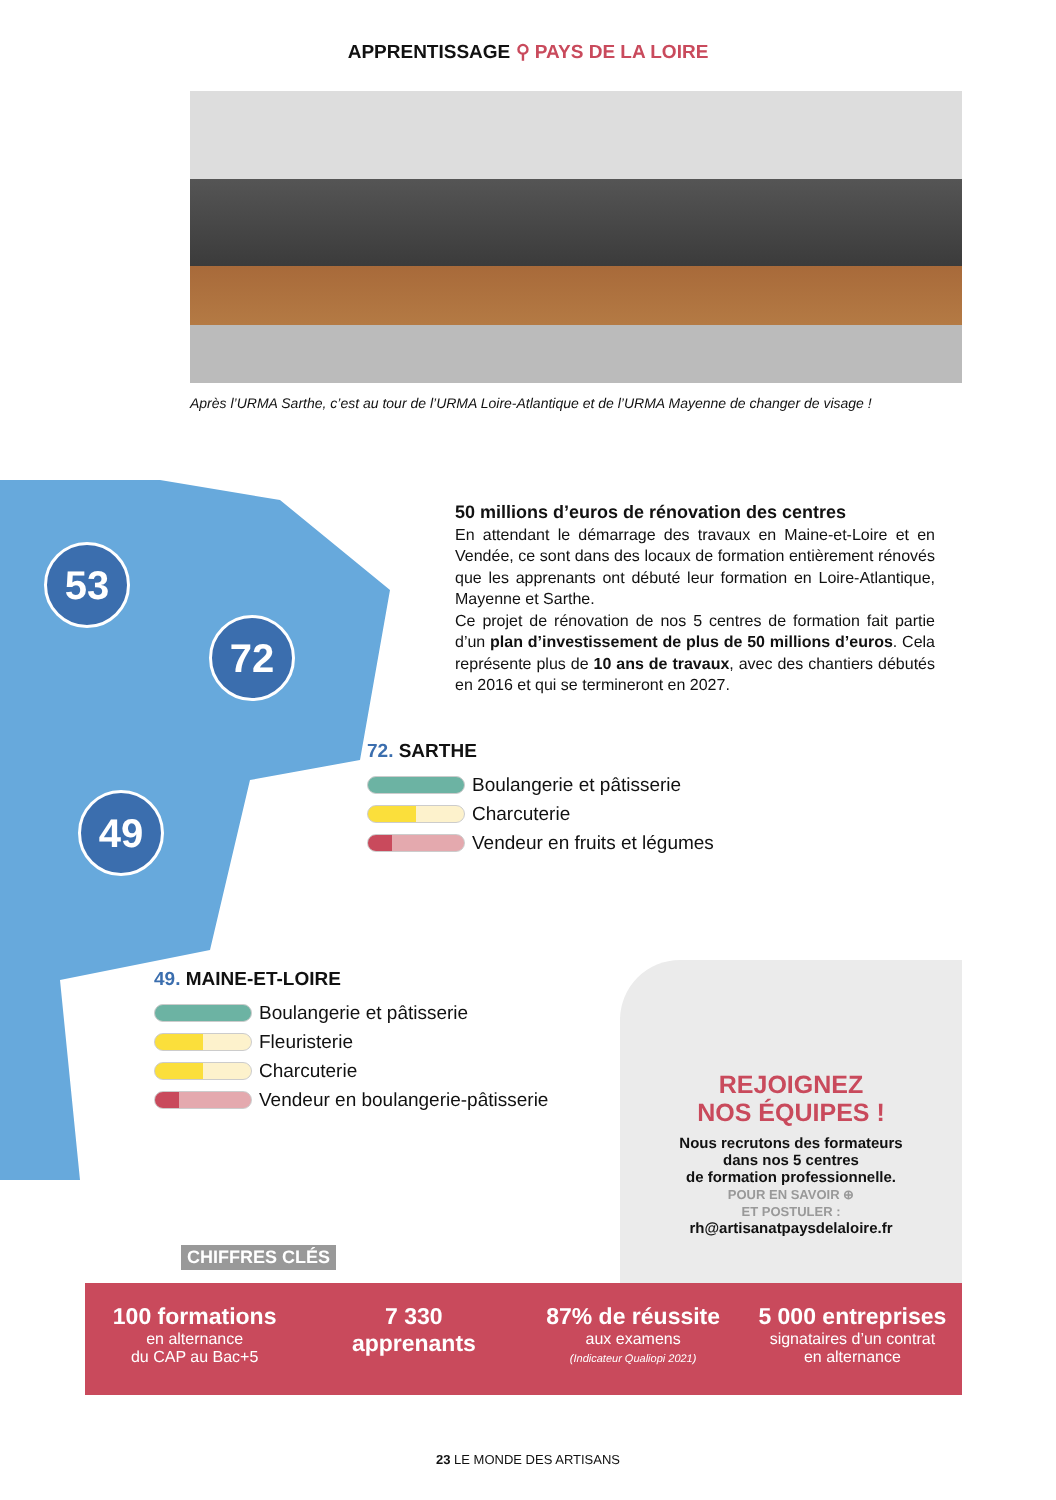APPRENTISSAGE ⚲ PAYS DE LA LOIRE
Après l’URMA Sarthe, c’est au tour de l’URMA Loire-Atlantique et de l’URMA Mayenne de changer de visage !
53
72
49
50 millions d’euros de rénovation des centres
En attendant le démarrage des travaux en Maine-et-Loire et en Vendée, ce sont dans des locaux de formation entièrement rénovés que les apprenants ont débuté leur formation en Loire-Atlantique, Mayenne et Sarthe.
Ce projet de rénovation de nos 5 centres de formation fait partie d’un plan d’investissement de plus de 50 millions d’euros. Cela représente plus de 10 ans de travaux, avec des chantiers débutés en 2016 et qui se termineront en 2027.
72. SARTHE
Boulangerie et pâtisserie
Charcuterie
Vendeur en fruits et légumes
49. MAINE-ET-LOIRE
Boulangerie et pâtisserie
Fleuristerie
Charcuterie
Vendeur en boulangerie-pâtisserie
REJOIGNEZ
NOS ÉQUIPES !
Nous recrutons des formateurs
dans nos 5 centres
de formation professionnelle.
POUR EN SAVOIR ⊕
ET POSTULER :
rh@artisanatpaysdelaloire.fr
CHIFFRES CLÉS
100 formations
en alternance
du CAP au Bac+5
7 330
apprenants
87% de réussite
aux examens
(Indicateur Qualiopi 2021)
5 000 entreprises
signataires d’un contrat
en alternance
23 LE MONDE DES ARTISANS